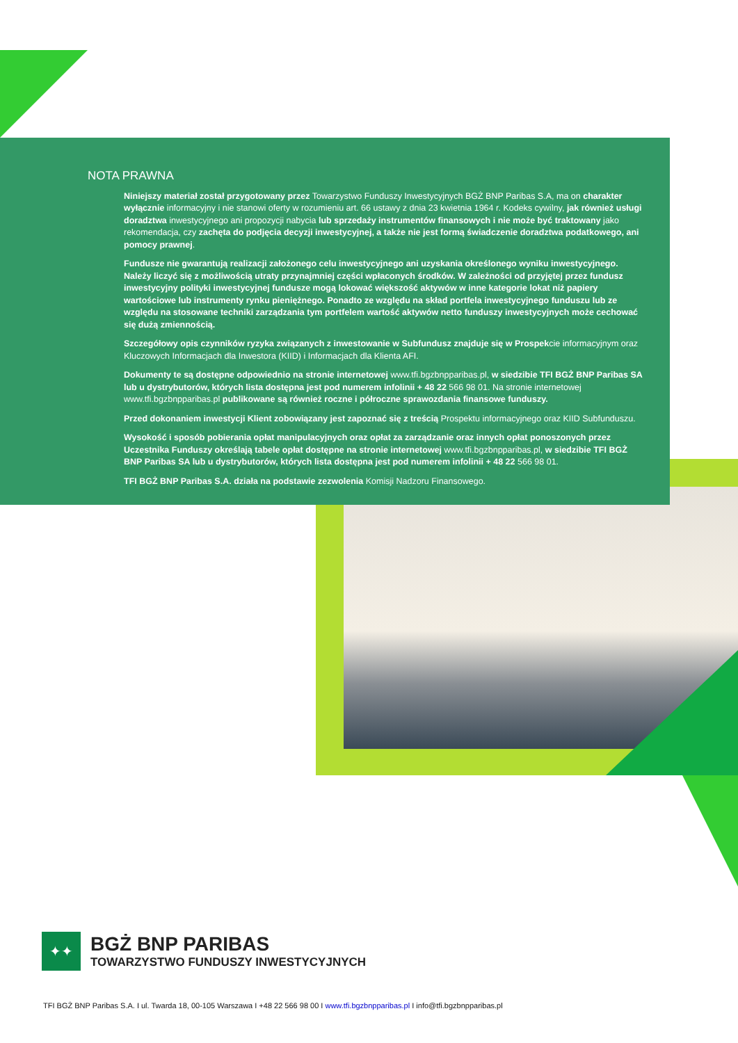NOTA PRAWNA
Niniejszy materiał został przygotowany przez Towarzystwo Funduszy Inwestycyjnych BGŻ BNP Paribas S.A, ma on charakter wyłącznie informacyjny i nie stanowi oferty w rozumieniu art. 66 ustawy z dnia 23 kwietnia 1964 r. Kodeks cywilny, jak również usługi doradztwa inwestycyjnego ani propozycji nabycia lub sprzedaży instrumentów finansowych i nie może być traktowany jako rekomendacja, czy zachęta do podjęcia decyzji inwestycyjnej, a także nie jest formą świadczenie doradztwa podatkowego, ani pomocy prawnej.
Fundusze nie gwarantują realizacji założonego celu inwestycyjnego ani uzyskania określonego wyniku inwestycyjnego. Należy liczyć się z możliwością utraty przynajmniej części wpłaconych środków. W zależności od przyjętej przez fundusz inwestycyjny polityki inwestycyjnej fundusze mogą lokować większość aktywów w inne kategorie lokat niż papiery wartościowe lub instrumenty rynku pieniężnego. Ponadto ze względu na skład portfela inwestycyjnego funduszu lub ze względu na stosowane techniki zarządzania tym portfelem wartość aktywów netto funduszy inwestycyjnych może cechować się dużą zmiennością.
Szczegółowy opis czynników ryzyka związanych z inwestowanie w Subfundusz znajduje się w Prospekcie informacyjnym oraz Kluczowych Informacjach dla Inwestora (KIID) i Informacjach dla Klienta AFI.
Dokumenty te są dostępne odpowiednio na stronie internetowej www.tfi.bgzbnpparibas.pl, w siedzibie TFI BGŻ BNP Paribas SA lub u dystrybutorów, których lista dostępna jest pod numerem infolinii + 48 22 566 98 01. Na stronie internetowej www.tfi.bgzbnpparibas.pl publikowane są również roczne i półroczne sprawozdania finansowe funduszy.
Przed dokonaniem inwestycji Klient zobowiązany jest zapoznać się z treścią Prospektu informacyjnego oraz KIID Subfunduszu.
Wysokość i sposób pobierania opłat manipulacyjnych oraz opłat za zarządzanie oraz innych opłat ponoszonych przez Uczestnika Funduszy określają tabele opłat dostępne na stronie internetowej www.tfi.bgzbnpparibas.pl, w siedzibie TFI BGŻ BNP Paribas SA lub u dystrybutorów, których lista dostępna jest pod numerem infolinii + 48 22 566 98 01.
TFI BGŻ BNP Paribas S.A. działa na podstawie zezwolenia Komisji Nadzoru Finansowego.
✦✦
BGŻ BNP PARIBAS
TOWARZYSTWO FUNDUSZY INWESTYCYJNYCH
TFI BGŻ BNP Paribas S.A. I ul. Twarda 18, 00-105 Warszawa I +48 22 566 98 00 I www.tfi.bgzbnpparibas.pl I info@tfi.bgzbnpparibas.pl